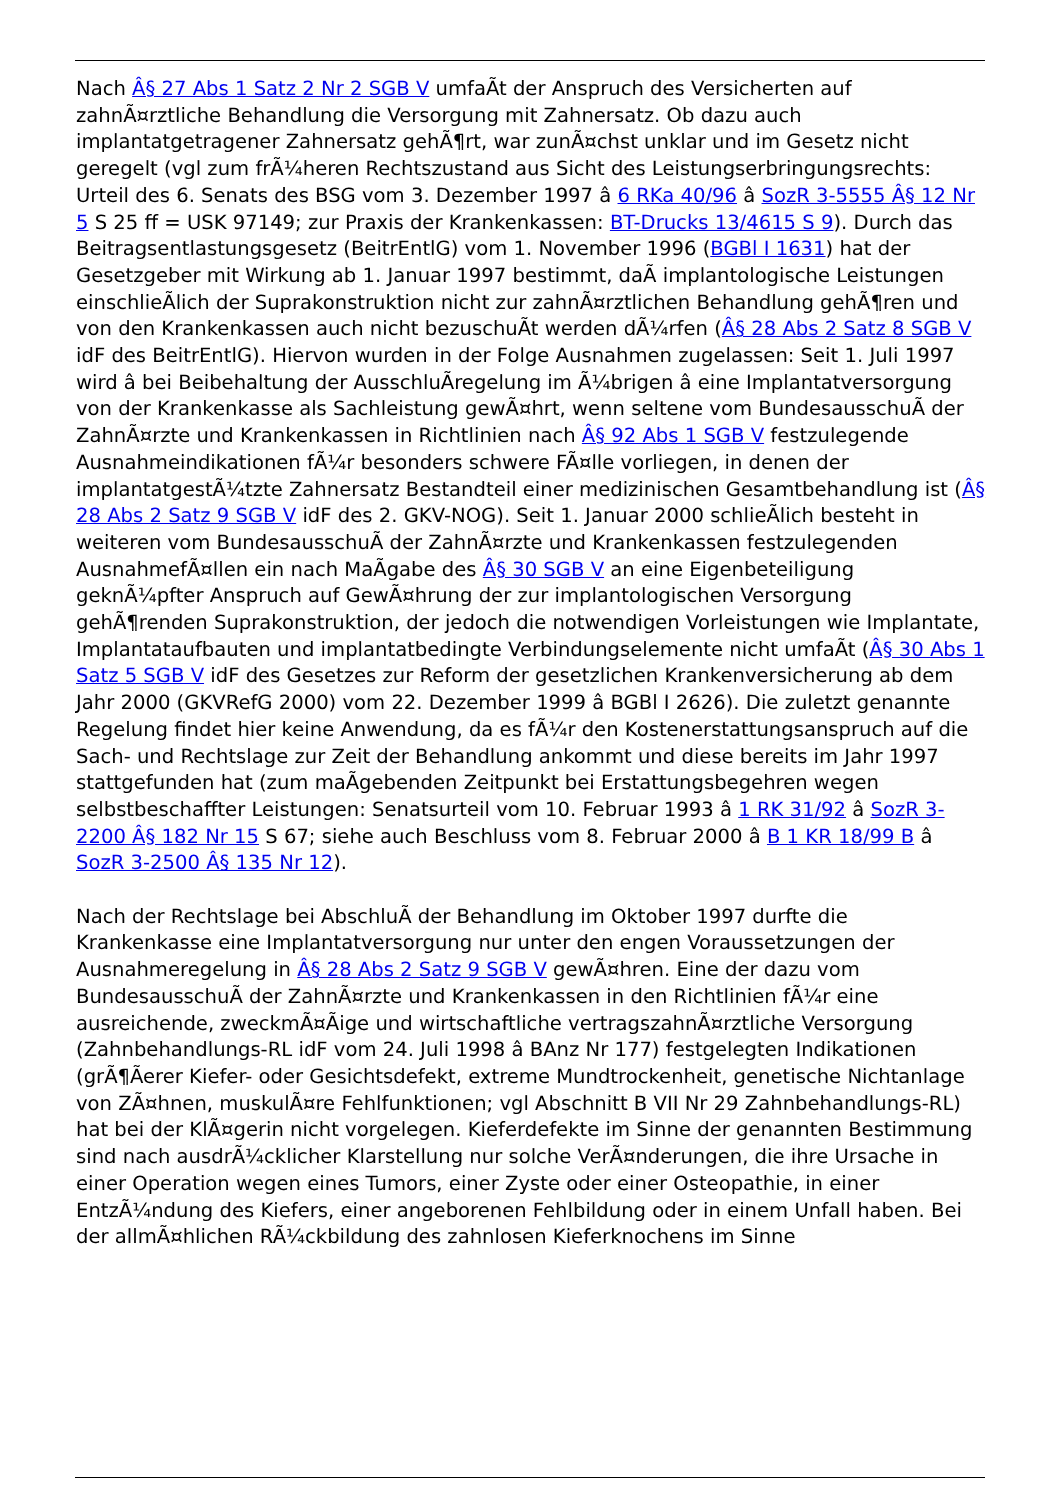Nach Â§ 27 Abs 1 Satz 2 Nr 2 SGB V umfaÃt der Anspruch des Versicherten auf zahnÃ¤rztliche Behandlung die Versorgung mit Zahnersatz. Ob dazu auch implantatgetragener Zahnersatz gehÃ¶rt, war zunÃ¤chst unklar und im Gesetz nicht geregelt (vgl zum frÃ¼heren Rechtszustand aus Sicht des Leistungserbringungsrechts: Urteil des 6. Senats des BSG vom 3. Dezember 1997 â 6 RKa 40/96 â SozR 3-5555 Â§ 12 Nr 5 S 25 ff = USK 97149; zur Praxis der Krankenkassen: BT-Drucks 13/4615 S 9). Durch das Beitragsentlastungsgesetz (BeitrEntlG) vom 1. November 1996 (BGBl I 1631) hat der Gesetzgeber mit Wirkung ab 1. Januar 1997 bestimmt, daÃ implantologische Leistungen einschlieÃlich der Suprakonstruktion nicht zur zahnÃ¤rztlichen Behandlung gehÃ¶ren und von den Krankenkassen auch nicht bezuschuÃt werden dÃ¼rfen (Â§ 28 Abs 2 Satz 8 SGB V idF des BeitrEntlG). Hiervon wurden in der Folge Ausnahmen zugelassen: Seit 1. Juli 1997 wird â bei Beibehaltung der AusschluÃregelung im Ã¼brigen â eine Implantatversorgung von der Krankenkasse als Sachleistung gewÃ¤hrt, wenn seltene vom BundesausschuÃ der ZahnÃ¤rzte und Krankenkassen in Richtlinien nach Â§ 92 Abs 1 SGB V festzulegende Ausnahmeindikationen fÃ¼r besonders schwere FÃ¤lle vorliegen, in denen der implantatgestÃ¼tzte Zahnersatz Bestandteil einer medizinischen Gesamtbehandlung ist (Â§ 28 Abs 2 Satz 9 SGB V idF des 2. GKV-NOG). Seit 1. Januar 2000 schlieÃlich besteht in weiteren vom BundesausschuÃ der ZahnÃ¤rzte und Krankenkassen festzulegenden AusnahmefÃ¤llen ein nach MaÃgabe des Â§ 30 SGB V an eine Eigenbeteiligung geknÃ¼pfter Anspruch auf GewÃ¤hrung der zur implantologischen Versorgung gehÃ¶renden Suprakonstruktion, der jedoch die notwendigen Vorleistungen wie Implantate, Implantataufbauten und implantatbedingte Verbindungselemente nicht umfaÃt (Â§ 30 Abs 1 Satz 5 SGB V idF des Gesetzes zur Reform der gesetzlichen Krankenversicherung ab dem Jahr 2000 (GKVRefG 2000) vom 22. Dezember 1999 â BGBl I 2626). Die zuletzt genannte Regelung findet hier keine Anwendung, da es fÃ¼r den Kostenerstattungsanspruch auf die Sach- und Rechtslage zur Zeit der Behandlung ankommt und diese bereits im Jahr 1997 stattgefunden hat (zum maÃgebenden Zeitpunkt bei Erstattungsbegehren wegen selbstbeschaffter Leistungen: Senatsurteil vom 10. Februar 1993 â 1 RK 31/92 â SozR 3-2200 Â§ 182 Nr 15 S 67; siehe auch Beschluss vom 8. Februar 2000 â B 1 KR 18/99 B â SozR 3-2500 Â§ 135 Nr 12).
Nach der Rechtslage bei AbschluÃ der Behandlung im Oktober 1997 durfte die Krankenkasse eine Implantatversorgung nur unter den engen Voraussetzungen der Ausnahmeregelung in Â§ 28 Abs 2 Satz 9 SGB V gewÃ¤hren. Eine der dazu vom BundesausschuÃ der ZahnÃ¤rzte und Krankenkassen in den Richtlinien fÃ¼r eine ausreichende, zweckmÃ¤Ãige und wirtschaftliche vertragszahnÃ¤rztliche Versorgung (Zahnbehandlungs-RL idF vom 24. Juli 1998 â BAnz Nr 177) festgelegten Indikationen (grÃ¶Ãerer Kiefer- oder Gesichtsdefekt, extreme Mundtrockenheit, genetische Nichtanlage von ZÃ¤hnen, muskulÃ¤re Fehlfunktionen; vgl Abschnitt B VII Nr 29 Zahnbehandlungs-RL) hat bei der KlÃ¤gerin nicht vorgelegen. Kieferdefekte im Sinne der genannten Bestimmung sind nach ausdrÃ¼cklicher Klarstellung nur solche VerÃ¤nderungen, die ihre Ursache in einer Operation wegen eines Tumors, einer Zyste oder einer Osteopathie, in einer EntzÃ¼ndung des Kiefers, einer angeborenen Fehlbildung oder in einem Unfall haben. Bei der allmÃ¤hlichen RÃ¼ckbildung des zahnlosen Kieferknochens im Sinne